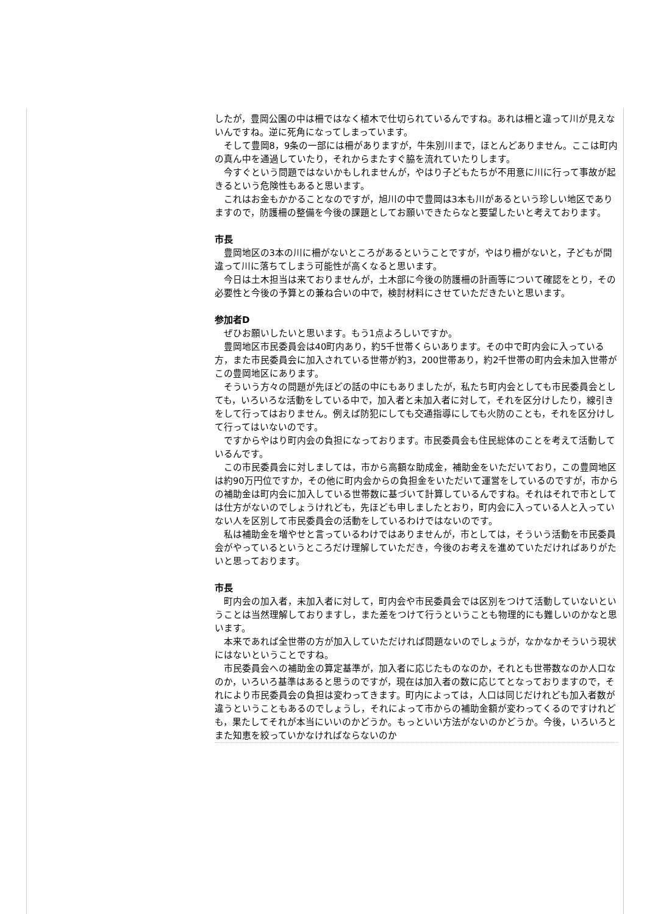したが，豊岡公園の中は柵ではなく植木で仕切られているんですね。あれは柵と違って川が見えないんですね。逆に死角になってしまっています。
そして豊岡8，9条の一部には柵がありますが，牛朱別川まで，ほとんどありません。ここは町内の真ん中を通過していたり，それからまたすぐ脇を流れていたりします。
今すぐという問題ではないかもしれませんが，やはり子どもたちが不用意に川に行って事故が起きるという危険性もあると思います。
これはお金もかかることなのですが，旭川の中で豊岡は3本も川があるという珍しい地区でありますので，防護柵の整備を今後の課題としてお願いできたらなと要望したいと考えております。
市長
豊岡地区の3本の川に柵がないところがあるということですが，やはり柵がないと，子どもが間違って川に落ちてしまう可能性が高くなると思います。
今日は土木担当は来ておりませんが，土木部に今後の防護柵の計画等について確認をとり，その必要性と今後の予算との兼ね合いの中で，検討材料にさせていただきたいと思います。
参加者D
ぜひお願いしたいと思います。もう1点よろしいですか。
豊岡地区市民委員会は40町内あり，約5千世帯くらいあります。その中で町内会に入っている方，また市民委員会に加入されている世帯が約3，200世帯あり，約2千世帯の町内会未加入世帯がこの豊岡地区にあります。
そういう方々の問題が先ほどの話の中にもありましたが，私たち町内会としても市民委員会としても，いろいろな活動をしている中で，加入者と未加入者に対して，それを区分けしたり，線引きをして行ってはおりません。例えば防犯にしても交通指導にしても火防のことも，それを区分けして行ってはいないのです。
ですからやはり町内会の負担になっております。市民委員会も住民総体のことを考えて活動しているんです。
この市民委員会に対しましては，市から高額な助成金，補助金をいただいており，この豊岡地区は約90万円位ですか，その他に町内会からの負担金をいただいて運営をしているのですが，市からの補助金は町内会に加入している世帯数に基づいて計算しているんですね。それはそれで市としては仕方がないのでしょうけれども，先ほども申しましたとおり，町内会に入っている人と入っていない人を区別して市民委員会の活動をしているわけではないのです。
私は補助金を増やせと言っているわけではありませんが，市としては，そういう活動を市民委員会がやっているというところだけ理解していただき，今後のお考えを進めていただければありがたいと思っております。
市長
町内会の加入者，未加入者に対して，町内会や市民委員会では区別をつけて活動していないということは当然理解しておりますし，また差をつけて行うということも物理的にも難しいのかなと思います。
本来であれば全世帯の方が加入していただければ問題ないのでしょうが，なかなかそういう現状にはないということですね。
市民委員会への補助金の算定基準が，加入者に応じたものなのか，それとも世帯数なのか人口なのか，いろいろ基準はあると思うのですが，現在は加入者の数に応じてとなっておりますので，それにより市民委員会の負担は変わってきます。町内によっては，人口は同じだけれども加入者数が違うということもあるのでしょうし，それによって市からの補助金額が変わってくるのですけれども，果たしてそれが本当にいいのかどうか。もっといい方法がないのかどうか。今後，いろいろとまた知恵を絞っていかなければならないのか